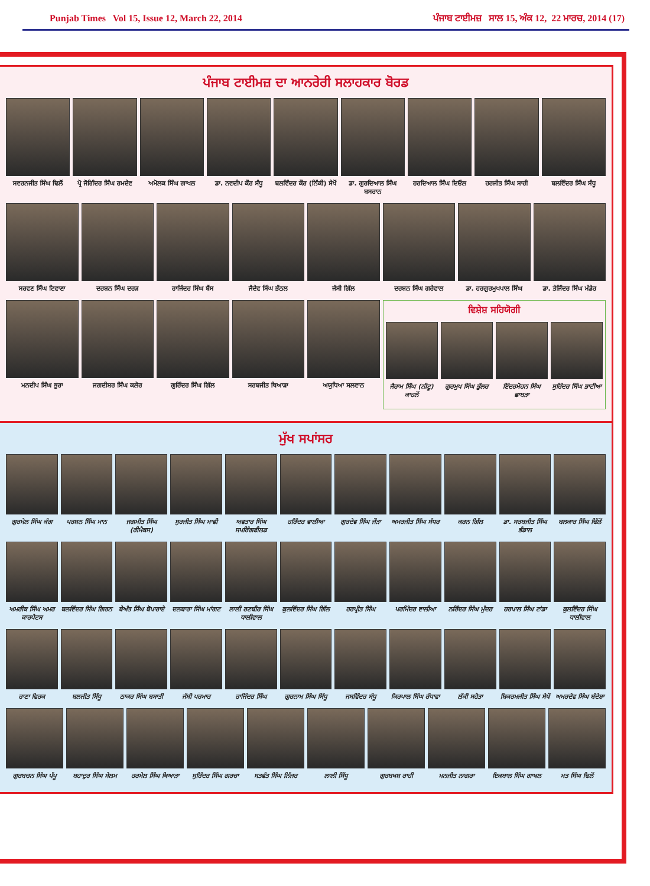Punjab Times Vol 15, Issue 12, March 22, 2014 ਪੰਜਾਬ ਟਾਈਮਜ਼ ਸਾਲ 15, ਅੰਕ 12, 22 ਮਾਰਚ, 2014 (17)
ਪੰਜਾਬ ਟਾਈਮਜ਼ ਦਾ ਆਨਰੇਰੀ ਸਲਾਹਕਾਰ ਬੋਰਡ
ਸਵਰਨਜੀਤ ਸਿੰਘ ਢਿਲੋਂ ਪ੍ਰੋ ਜੋਗਿੰਦਰ ਸਿੰਘ ਰਮਦੇਵ ਅਮੋਲਕ ਸਿੰਘ ਗਾਖਲ ਡਾ. ਨਵਦੀਪ ਕੌਰ ਸੰਧੂ ਬਲਵਿੰਦਰ ਕੌਰ (ਨਿੱਕੀ) ਸੇਖੋਂ ਡਾ. ਗੁਰਦਿਆਲ ਸਿੰਘ ਬਸਰਾਨ ਹਰਦਿਆਲ ਸਿੰਘ ਦਿਓਲ ਹਰਜੀਤ ਸਿੰਘ ਸਾਹੀ ਬਲਵਿੰਦਰ ਸਿੰਘ ਸੰਧੂ
ਸਰਵਣ ਸਿੰਘ ਟਿਵਾਣਾ ਦਰਸ਼ਨ ਸਿੰਘ ਦਰੜ ਰਾਜਿੰਦਰ ਸਿੰਘ ਬੈਂਸ ਜੈਦੇਵ ਸਿੰਘ ਭੱਠਲ ਜੱਸੀ ਗਿੱਲ ਦਰਸ਼ਨ ਸਿੰਘ ਗਰੇਵਾਲ ਡਾ. ਹਰਗੁਰਮੁਖਪਾਲ ਸਿੰਘ ਡਾ. ਤੇਜਿੰਦਰ ਸਿੰਘ ਮੰਡੇਰ
ਮਨਦੀਪ ਸਿੰਘ ਭੁਰਾ ਜਗਦੀਸ਼ਰ ਸਿੰਘ ਕਲੇਰ ਗੁਰਿੰਦਰ ਸਿੰਘ ਗਿੱਲ ਸਰਬਜੀਤ ਥਿਆੜਾ ਅਯੁਧਿਆ ਸਲਵਾਨ
ਵਿਸ਼ੇਸ਼ ਸਹਿਯੋਗੀ
ਜੈਰਾਮ ਸਿੰਘ (ਨੀਟੂ) ਕਾਹਲੋਂ ਗੁਰਮੁਖ ਸਿੰਘ ਭੁੱਲਰ ਇੰਦਰਮੋਹਨ ਸਿੰਘ ਛਾਬੜਾ ਸੁਰਿੰਦਰ ਸਿੰਘ ਭਾਟੀਆ
ਮੁੱਖ ਸਪਾਂਸਰ
ਗੁਰਮੇਲ ਸਿੰਘ ਕੰਗ ਪਰਸ਼ਨ ਸਿੰਘ ਮਾਨ ਜਗਮੀਤ ਸਿੰਘ (ਰੀਮੈਕਸ) ਸੁਰਜੀਤ ਸਿੰਘ ਮਾਵੀ ਅਵਤਾਰ ਸਿੰਘ ਸਪਰਿੰਗਫੀਲਡ ਹਰਿੰਦਰ ਵਾਲੀਆ ਗੁਰਦੇਵ ਸਿੰਘ ਜੌੜਾ ਅਮਰਜੀਤ ਸਿੰਘ ਸੰਧਰ ਕਰਨ ਗਿੱਲ ਡਾ. ਸਰਬਜੀਤ ਸਿੰਘ ਭੰਡਾਲ ਬਲਕਾਰ ਸਿੰਘ ਢਿੱਲੋਂ
ਅਮਰੀਕ ਸਿੰਘ ਅਮਰ ਕਾਰਪੈਟਸ ਬਲਵਿੰਦਰ ਸਿੰਘ ਗਿਰਨ ਬੇਅੰਤ ਸਿੰਘ ਬੋਪਾਰਾਏ ਦਲਬਾਰਾ ਸਿੰਘ ਮਾਂਗਟ ਲਾਲੀ ਰਣਬੀਰ ਸਿੰਘ ਧਾਲੀਵਾਲ ਕੁਲਵਿੰਦਰ ਸਿੰਘ ਗਿੱਲ ਹਰਪ੍ਰੀਤ ਸਿੰਘ ਪਰਮਿੰਦਰ ਵਾਲੀਆ ਨਰਿੰਦਰ ਸਿੰਘ ਮੁੰਦਰ ਹਰਪਾਲ ਸਿੰਘ ਟਾਂਡਾ ਕੁਲਵਿੰਦਰ ਸਿੰਘ ਧਾਲੀਵਾਲ
ਰਾਣਾ ਵਿਰਕ ਬਲਜੀਤ ਸਿੱਧੂ ਠਾਕਰ ਸਿੰਘ ਬਸਾਤੀ ਜੱਸੀ ਪਰਮਾਰ ਰਾਜਿੰਦਰ ਸਿੰਘ ਗੁਰਨਾਮ ਸਿੰਘ ਸਿੱਧੂ ਜਸਵਿੰਦਰ ਸੰਧੂ ਕਿਰਪਾਲ ਸਿੰਘ ਰੰਧਾਵਾ ਲੱਕੀ ਸਹੋਤਾ ਬਿਕਰਮਜੀਤ ਸਿੰਘ ਸੇਖੋਂ ਅਮਰਦੇਵ ਸਿੰਘ ਬੰਦੇਸ਼ਾ
ਗੁਰਬਚਨ ਸਿੰਘ ਪੱਪੂ ਬਹਾਦੁਰ ਸਿੰਘ ਸੇਲਮ ਹਰਮੇਲ ਸਿੰਘ ਥਿਆੜਾ ਸੁਰਿੰਦਰ ਸਿੰਘ ਗਰਚਾ ਸਤਵੰਤ ਸਿੰਘ ਨਿੱਜਰ ਲਾਲੀ ਸਿੱਧੂ ਗੁਰਬਖਸ਼ ਰਾਹੀ ਮਨਜੀਤ ਨਾਗਰਾ ਇਕਬਾਲ ਸਿੰਘ ਗਾਖਲ ਮਤ ਸਿੰਘ ਢਿਲੋਂ